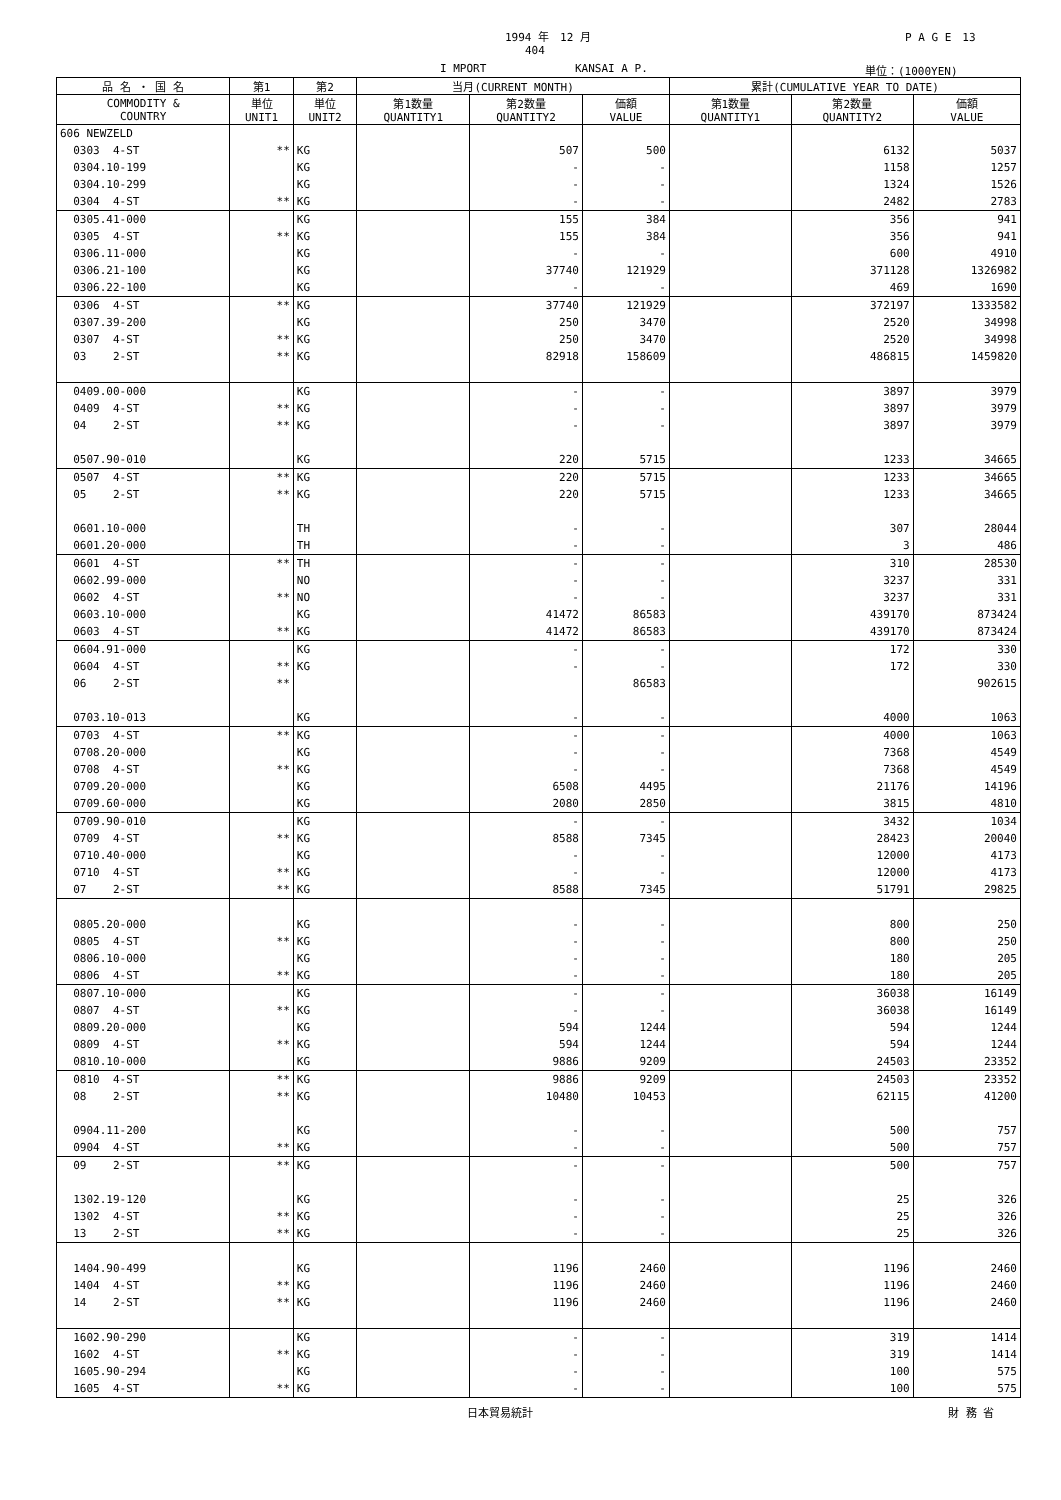1994 年　12 月 P A G E　13
404
I MPORT KANSAI A P. 単位：(1000YEN)
| 品 名 ・ 国 名 | 第1 | 第2 | 当月(CURRENT MONTH) | | | 累計(CUMULATIVE YEAR TO DATE) | | |
| --- | --- | --- | --- | --- | --- | --- | --- | --- |
| COMMODITY & COUNTRY | 単位 UNIT1 | 単位 UNIT2 | 第1数量 QUANTITY1 | 第2数量 QUANTITY2 | 価額 VALUE | 第1数量 QUANTITY1 | 第2数量 QUANTITY2 | 価額 VALUE |
| 606 NEWZELD | | | | | | | | |
| 0303 4-ST | ** | KG | | 507 | 500 | | 6132 | 5037 |
| 0304.10-199 | | KG | | - | - | | 1158 | 1257 |
| 0304.10-299 | | KG | | - | - | | 1324 | 1526 |
| 0304 4-ST | ** | KG | | - | - | | 2482 | 2783 |
| 0305.41-000 | | KG | | 155 | 384 | | 356 | 941 |
| 0305 4-ST | ** | KG | | 155 | 384 | | 356 | 941 |
| 0306.11-000 | | KG | | - | - | | 600 | 4910 |
| 0306.21-100 | | KG | | 37740 | 121929 | | 371128 | 1326982 |
| 0306.22-100 | | KG | | - | - | | 469 | 1690 |
| 0306 4-ST | ** | KG | | 37740 | 121929 | | 372197 | 1333582 |
| 0307.39-200 | | KG | | 250 | 3470 | | 2520 | 34998 |
| 0307 4-ST | ** | KG | | 250 | 3470 | | 2520 | 34998 |
| 03 2-ST | ** | KG | | 82918 | 158609 | | 486815 | 1459820 |
| 0409.00-000 | | KG | | - | - | | 3897 | 3979 |
| 0409 4-ST | ** | KG | | - | - | | 3897 | 3979 |
| 04 2-ST | ** | KG | | - | - | | 3897 | 3979 |
| 0507.90-010 | | KG | | 220 | 5715 | | 1233 | 34665 |
| 0507 4-ST | ** | KG | | 220 | 5715 | | 1233 | 34665 |
| 05 2-ST | ** | KG | | 220 | 5715 | | 1233 | 34665 |
| 0601.10-000 | | TH | | - | - | | 307 | 28044 |
| 0601.20-000 | | TH | | - | - | | 3 | 486 |
| 0601 4-ST | ** | TH | | - | - | | 310 | 28530 |
| 0602.99-000 | | NO | | - | - | | 3237 | 331 |
| 0602 4-ST | ** | NO | | - | - | | 3237 | 331 |
| 0603.10-000 | | KG | | 41472 | 86583 | | 439170 | 873424 |
| 0603 4-ST | ** | KG | | 41472 | 86583 | | 439170 | 873424 |
| 0604.91-000 | | KG | | - | - | | 172 | 330 |
| 0604 4-ST | ** | KG | | - | - | | 172 | 330 |
| 06 2-ST | ** | | | | 86583 | | | 902615 |
| 0703.10-013 | | KG | | - | - | | 4000 | 1063 |
| 0703 4-ST | ** | KG | | - | - | | 4000 | 1063 |
| 0708.20-000 | | KG | | - | - | | 7368 | 4549 |
| 0708 4-ST | ** | KG | | - | - | | 7368 | 4549 |
| 0709.20-000 | | KG | | 6508 | 4495 | | 21176 | 14196 |
| 0709.60-000 | | KG | | 2080 | 2850 | | 3815 | 4810 |
| 0709.90-010 | | KG | | - | - | | 3432 | 1034 |
| 0709 4-ST | ** | KG | | 8588 | 7345 | | 28423 | 20040 |
| 0710.40-000 | | KG | | - | - | | 12000 | 4173 |
| 0710 4-ST | ** | KG | | - | - | | 12000 | 4173 |
| 07 2-ST | ** | KG | | 8588 | 7345 | | 51791 | 29825 |
| 0805.20-000 | | KG | | - | - | | 800 | 250 |
| 0805 4-ST | ** | KG | | - | - | | 800 | 250 |
| 0806.10-000 | | KG | | - | - | | 180 | 205 |
| 0806 4-ST | ** | KG | | - | - | | 180 | 205 |
| 0807.10-000 | | KG | | - | - | | 36038 | 16149 |
| 0807 4-ST | ** | KG | | - | - | | 36038 | 16149 |
| 0809.20-000 | | KG | | 594 | 1244 | | 594 | 1244 |
| 0809 4-ST | ** | KG | | 594 | 1244 | | 594 | 1244 |
| 0810.10-000 | | KG | | 9886 | 9209 | | 24503 | 23352 |
| 0810 4-ST | ** | KG | | 9886 | 9209 | | 24503 | 23352 |
| 08 2-ST | ** | KG | | 10480 | 10453 | | 62115 | 41200 |
| 0904.11-200 | | KG | | - | - | | 500 | 757 |
| 0904 4-ST | ** | KG | | - | - | | 500 | 757 |
| 09 2-ST | ** | KG | | - | - | | 500 | 757 |
| 1302.19-120 | | KG | | - | - | | 25 | 326 |
| 1302 4-ST | ** | KG | | - | - | | 25 | 326 |
| 13 2-ST | ** | KG | | - | - | | 25 | 326 |
| 1404.90-499 | | KG | | 1196 | 2460 | | 1196 | 2460 |
| 1404 4-ST | ** | KG | | 1196 | 2460 | | 1196 | 2460 |
| 14 2-ST | ** | KG | | 1196 | 2460 | | 1196 | 2460 |
| 1602.90-290 | | KG | | - | - | | 319 | 1414 |
| 1602 4-ST | ** | KG | | - | - | | 319 | 1414 |
| 1605.90-294 | | KG | | - | - | | 100 | 575 |
| 1605 4-ST | ** | KG | | - | - | | 100 | 575 |
日本貿易統計 財 務 省